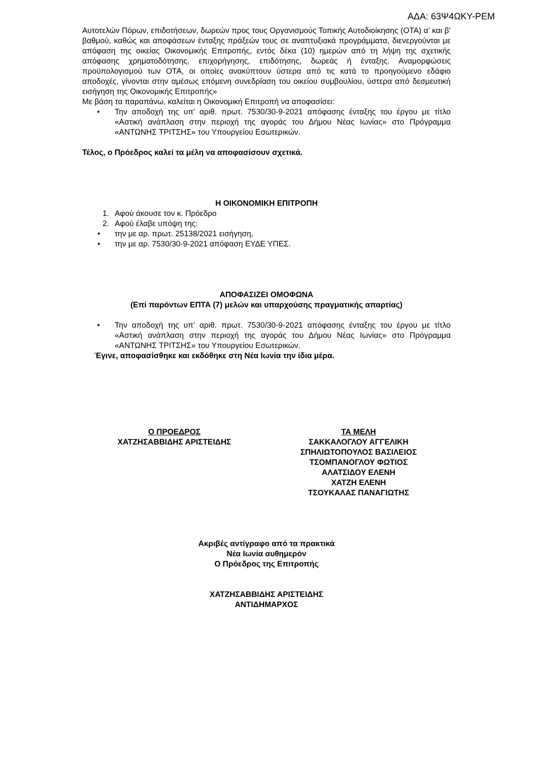ΑΔΑ: 63Ψ4ΩΚΥ-ΡΕΜ
Αυτοτελών Πόρων, επιδοτήσεων, δωρεών προς τους Οργανισμούς Τοπικής Αυτοδιοίκησης (ΟΤΑ) α’ και β’ βαθμού, καθώς και αποφάσεων ένταξης πράξεών τους σε αναπτυξιακά προγράμματα, διενεργούνται με απόφαση της οικείας Οικονομικής Επιτροπής, εντός δέκα (10) ημερών από τη λήψη της σχετικής απόφασης χρηματοδότησης, επιχορήγησης, επιδότησης, δωρεάς ή ένταξης. Αναμορφώσεις προϋπολογισμού των ΟΤΑ, οι οποίες ανακύπτουν ύστερα από τις κατά το προηγούμενο εδάφιο αποδοχές, γίνονται στην αμέσως επόμενη συνεδρίαση του οικείου συμβουλίου, ύστερα από δεσμευτική εισήγηση της Οικονομικής Επιτροπής»
Με βάση τα παραπάνω, καλείται η Οικονομική Επιτροπή να αποφασίσει:
• Την αποδοχή της υπ’ αριθ. πρωτ. 7530/30-9-2021 απόφασης ένταξης του έργου με τίτλο «Αστική ανάπλαση στην περιοχή της αγοράς του Δήμου Νέας Ιωνίας» στο Πρόγραμμα «ΑΝΤΩΝΗΣ ΤΡΙΤΣΗΣ» του Υπουργείου Εσωτερικών.
Τέλος, ο Πρόεδρος καλεί τα μέλη να αποφασίσουν σχετικά.
Η ΟΙΚΟΝΟΜΙΚΗ ΕΠΙΤΡΟΠΗ
1. Αφού άκουσε τον κ. Πρόεδρο
2. Αφού έλαβε υπόψη της:
• την με αρ. πρωτ. 25138/2021 εισήγηση,
• την με αρ. 7530/30-9-2021 απόφαση ΕΥΔΕ ΥΠΕΣ.
ΑΠΟΦΑΣΙΖΕΙ ΟΜΟΦΩΝΑ
(Επί παρόντων ΕΠΤΑ (7) μελών και υπαρχούσης πραγματικής απαρτίας)
• Την αποδοχή της υπ’ αριθ. πρωτ. 7530/30-9-2021 απόφασης ένταξης του έργου με τίτλο «Αστική ανάπλαση στην περιοχή της αγοράς του Δήμου Νέας Ιωνίας» στο Πρόγραμμα «ΑΝΤΩΝΗΣ ΤΡΙΤΣΗΣ» του Υπουργείου Εσωτερικών.
Έγινε, αποφασίσθηκε και εκδόθηκε στη Νέα Ιωνία την ίδια μέρα.
Ο ΠΡΟΕΔΡΟΣ
ΧΑΤΖΗΣΑΒΒΙΔΗΣ ΑΡΙΣΤΕΙΔΗΣ
ΤΑ ΜΕΛΗ
ΣΑΚΚΑΛΟΓΛΟΥ ΑΓΓΕΛΙΚΗ
ΣΠΗΛΙΩΤΟΠΟΥΛΟΣ ΒΑΣΙΛΕΙΟΣ
ΤΣΟΜΠΑΝΟΓΛΟΥ ΦΩΤΙΟΣ
ΑΛΑΤΣΙΔΟΥ ΕΛΕΝΗ
ΧΑΤΖΗ ΕΛΕΝΗ
ΤΣΟΥΚΑΛΑΣ ΠΑΝΑΓΙΩΤΗΣ
Ακριβές αντίγραφο από τα πρακτικά
Νέα Ιωνία αυθημερόν
Ο Πρόεδρος της Επιτροπής
ΧΑΤΖΗΣΑΒΒΙΔΗΣ ΑΡΙΣΤΕΙΔΗΣ
ΑΝΤΙΔΗΜΑΡΧΟΣ